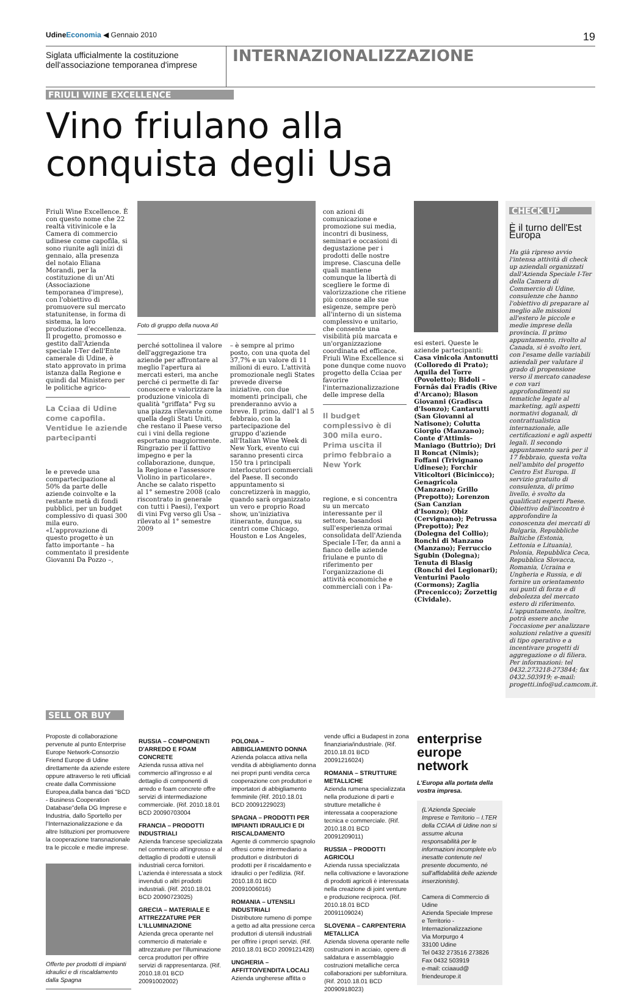Udine Economia ◀ Gennaio 2010 19
Siglata ufficialmente la costituzione dell'associazione temporanea d'imprese
INTERNAZIONALIZZAZIONE
FRIULI WINE EXCELLENCE
Vino friulano alla
conquista degli Usa
Friuli Wine Excellence. È con questo nome che 22 realtà vitivinicole e la Camera di commercio udinese come capofila, si sono riunite agli inizi di gennaio, alla presenza del notaio Eliana Morandi, per la costituzione di un'Ati (Associazione temporanea d'imprese), con l'obiettivo di promuovere sul mercato statunitense, in forma di sistema, la loro produzione d'eccellenza. Il progetto, promosso e gestito dall'Azienda speciale I-Ter dell'Ente camerale di Udine, è stato approvato in prima istanza dalla Regione e quindi dal Ministero per le politiche agrico-
La Cciaa di Udine come capofila. Ventidue le aziende partecipanti
le e prevede una compartecipazione al 50% da parte delle aziende coinvolte e la restante metà di fondi pubblici, per un budget complessivo di quasi 300 mila euro. «L'approvazione di questo progetto è un fatto importante – ha commentato il presidente Giovanni Da Pozzo –,
Foto di gruppo della nuova Ati
perché sottolinea il valore dell'aggregazione tra aziende per affrontare al meglio l'apertura ai mercati esteri, ma anche perché ci permette di far conoscere e valorizzare la produzione vinicola di qualità "griffata" Fvg su una piazza rilevante come quella degli Stati Uniti, che restano il Paese verso cui i vini della regione esportano maggiormente. Ringrazio per il fattivo impegno e per la collaborazione, dunque, la Regione e l'assessore Violino in particolare». Anche se calato rispetto al 1° semestre 2008 (calo riscontrato in generale con tutti i Paesi), l'export di vini Fvg verso gli Usa – rilevato al 1° semestre 2009
– è sempre al primo posto, con una quota del 37,7% e un valore di 11 milioni di euro. L'attività promozionale negli States prevede diverse iniziative, con due momenti principali, che prenderanno avvio a breve. Il primo, dall'1 al 5 febbraio, con la partecipazione del gruppo d'aziende all'Italian Wine Week di New York, evento cui saranno presenti circa 150 tra i principali interlocutori commerciali del Paese. Il secondo appuntamento si concretizzerà in maggio, quando sarà organizzato un vero e proprio Road show, un'iniziativa itinerante, dunque, su centri come Chicago, Houston e Los Angeles,
con azioni di comunicazione e promozione sui media, incontri di business, seminari e occasioni di degustazione per i prodotti delle nostre imprese. Ciascuna delle quali mantiene comunque la libertà di scegliere le forme di valorizzazione che ritiene più consone alle sue esigenze, sempre però all'interno di un sistema complessivo e unitario, che consente una visibilità più marcata e un'organizzazione coordinata ed efficace. Friuli Wine Excellence si pone dunque come nuovo progetto della Cciaa per favorire l'internazionalizzazione delle imprese della
Il budget complessivo è di 300 mila euro. Prima uscita il primo febbraio a New York
regione, e si concentra su un mercato interessante per il settore, basandosi sull'esperienza ormai consolidata dell'Azienda Speciale I-Ter, da anni a fianco delle aziende friulane e punto di riferimento per l'organizzazione di attività economiche e commerciali con i Pa-
esi esteri. Queste le aziende partecipanti: Casa vinicola Antonutti (Colloredo di Prato); Aquila del Torre (Povoletto); Bidoli – Fornâs dai Fradis (Rive d'Arcano); Blason Giovanni (Gradisca d'Isonzo); Cantarutti (San Giovanni al Natisone); Colutta Giorgio (Manzano); Conte d'Attimis-Maniago (Buttrio); Dri Il Roncat (Nimis); Foffani (Trivignano Udinese); Forchir Viticoltori (Bicinicco); Genagricola (Manzano); Grillo (Prepotto); Lorenzon (San Canzian d'Isonzo); Obiz (Cervignano); Petrussa (Prepotto); Pez (Dolegna del Collio); Ronchi di Manzano (Manzano); Ferruccio Sgubin (Dolegna); Tenuta di Blasig (Ronchi dei Legionari); Venturini Paolo (Cormons); Zaglia (Precenicco); Zorzettig (Cividale).
CHECK UP
È il turno dell'Est Europa
Ha già ripreso avvio l'intensa attività di check up aziendali organizzati dall'Azienda Speciale I-Ter della Camera di Commercio di Udine, consulenze che hanno l'obiettivo di preparare al meglio alle missioni all'estero le piccole e medie imprese della provincia. Il primo appuntamento, rivolto al Canada, si è svolto ieri, con l'esame delle variabili aziendali per valutare il grado di propensione verso il mercato canadese e con vari approfondimenti su tematiche legate al marketing, agli aspetti normativi doganali, di contrattualistica internazionale, alle certificazioni e agli aspetti legali. Il secondo appuntamento sarà per il 17 febbraio, questa volta nell'ambito del progetto Centro Est Europa. Il servizio gratuito di consulenza, di primo livello, è svolto da qualificati esperti Paese. Obiettivo dell'incontro è approfondire la conoscenza dei mercati di Bulgaria, Repubbliche Baltiche (Estonia, Lettonia e Lituania), Polonia, Repubblica Ceca, Repubblica Slovacca, Romania, Ucraina e Ungheria e Russia, e di fornire un orientamento sui punti di forza e di debolezza del mercato estero di riferimento. L'appuntamento, inoltre, potrà essere anche l'occasione per analizzare soluzioni relative a quesiti di tipo operativo e a incentivare progetti di aggregazione o di filiera. Per informazioni: tel 0432.273218-273844; fax 0432.503919; e-mail: progetti.info@ud.camcom.it.
SELL OR BUY
Proposte di collaborazione pervenute al punto Enterprise Europe Network-Consorzio Friend Europe di Udine direttamente da aziende estere oppure attraverso le reti ufficiali create dalla Commissione Europea,dalla banca dati "BCD - Business Cooperation Database"della DG Imprese e Industria, dallo Sportello per l'Internazionalizzazione e da altre Istituzioni per promuovere la cooperazione transnazionale tra le piccole e medie imprese.
Offerte per prodotti di impianti idraulici e di riscaldamento dalla Spagna
RUSSIA – COMPONENTI D'ARREDO E FOAM CONCRETE
Azienda russa attiva nel commercio all'ingrosso e al dettaglio di componenti di arredo e foam concrete offre servizi di intermediazione commerciale. (Rif. 2010.18.01 BCD 20090703004
FRANCIA – PRODOTTI INDUSTRIALI
Azienda francese specializzata nel commercio all'ingrosso e al dettaglio di prodotti e utensili industriali cerca fornitori. L'azienda è interessata a stock invenduti o altri prodotti industriali. (Rif. 2010.18.01 BCD 20090723025)
GRECIA – MATERIALE E ATTREZZATURE PER L'ILLUMINAZIONE
Azienda greca operante nel commercio di materiale e attrezzature per l'illuminazione cerca produttori per offrire servizi di rappresentanza. (Rif. 2010.18.01 BCD 20091002002)
POLONIA – ABBIGLIAMENTO DONNA
Azienda polacca attiva nella vendita di abbigliamento donna nei propri punti vendita cerca cooperazione con produttori e importatori di abbigliamento femminile (Rif. 2010.18.01 BCD 20091229023)
SPAGNA – PRODOTTI PER IMPIANTI IDRAULICI E DI RISCALDAMENTO
Agente di commercio spagnolo offresi come intermediario a produttori e distributori di prodotti per il riscaldamento e idraulici o per l'edilizia. (Rif. 2010.18.01 BCD 20091006016)
ROMANIA – UTENSILI INDUSTRIALI
Distributore rumeno di pompe a getto ad alta pressione cerca produttori di utensili industriali per offrire i propri servizi. (Rif. 2010.18.01 BCD 2009121428)
UNGHERIA – AFFITTO/VENDITA LOCALI
Azienda ungherese affitta o
vende uffici a Budapest in zona finanziaria/industriale. (Rif. 2010.18.01 BCD 20091216024)
ROMANIA – STRUTTURE METALLICHE
Azienda rumena specializzata nella produzione di parti e strutture metalliche è interessata a cooperazione tecnica e commerciale. (Rif. 2010.18.01 BCD 20091209011)
RUSSIA – PRODOTTI AGRICOLI
Azienda russa specializzata nella coltivazione e lavorazione di prodotti agricoli è interessata nella creazione di joint venture e produzione reciproca. (Rif. 2010.18.01 BCD 20091109024)
SLOVENIA – CARPENTERIA METALLICA
Azienda slovena operante nelle costruzioni in acciaio, opere di saldatura e assemblaggio costruzioni metalliche cerca collaborazioni per subfornitura. (Rif. 2010.18.01 BCD 20090918023)
enterprise
europe
network
L'Europa alla portata della vostra impresa.
(L'Azienda Speciale Imprese e Territorio – I.TER della CCIAA di Udine non si assume alcuna responsabilità per le informazioni incomplete e/o inesatte contenute nel presente documento, né sull'affidabilità delle aziende inserzioniste).
Camera di Commercio di Udine
Azienda Speciale Imprese e Territorio - Internazionalizzazione
Via Morpurgo 4
33100 Udine
Tel 0432 273516 273826
Fax 0432 503919
e-mail: cciaaud@ friendeurope.it